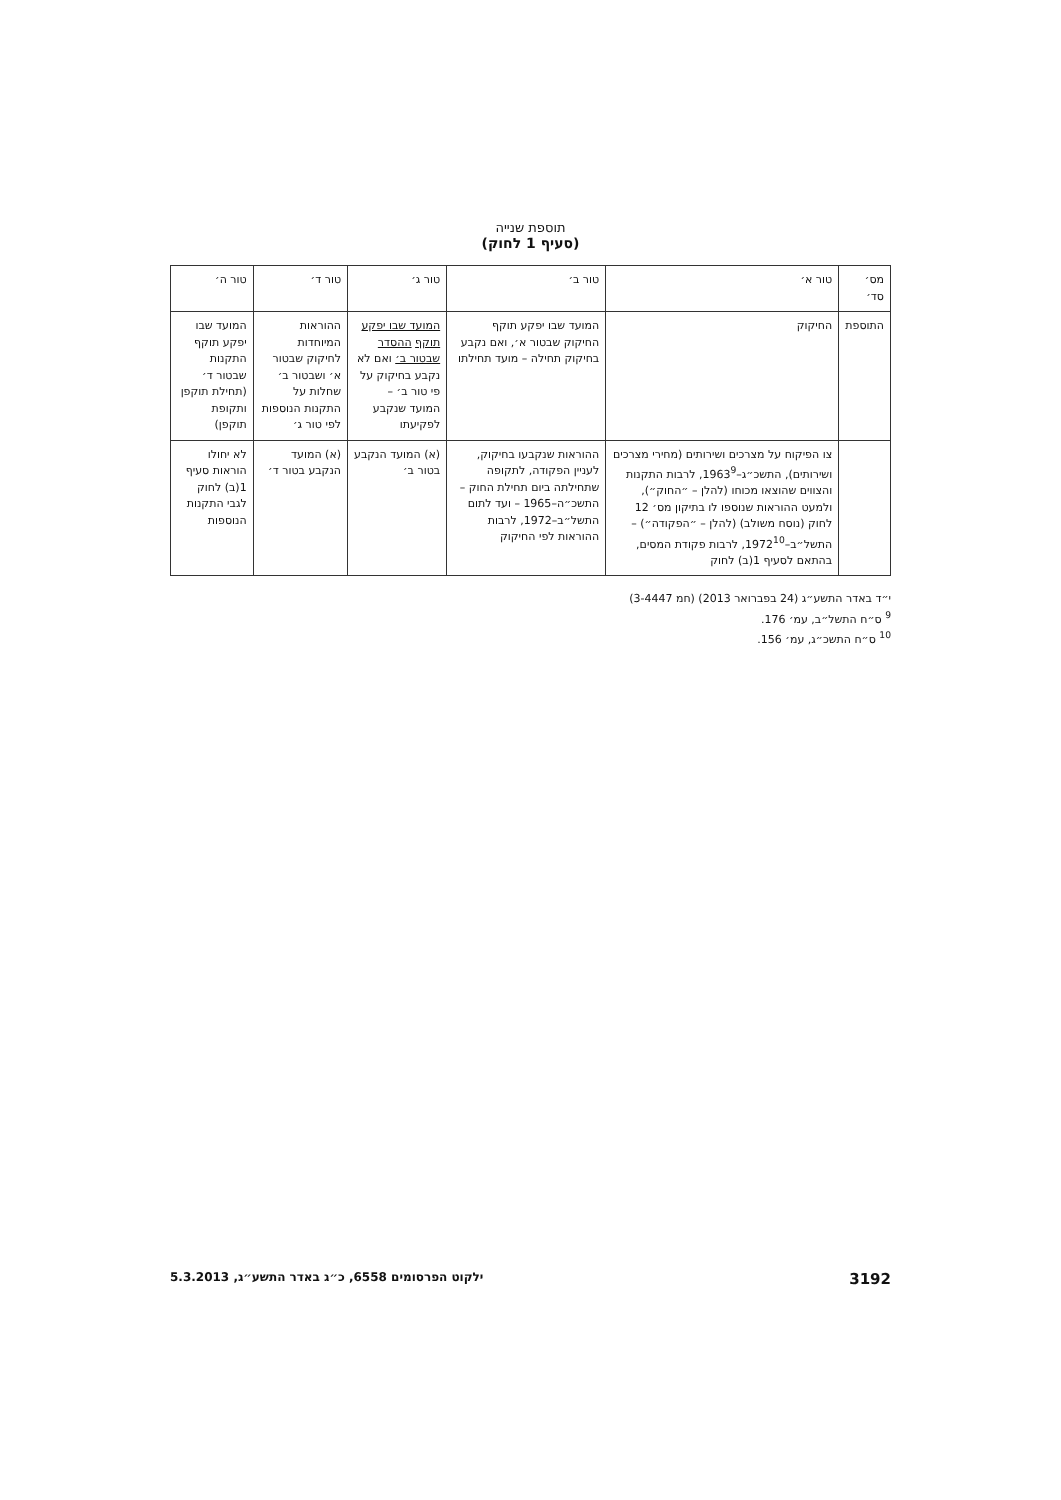תוספת שנייה
(סעיף 1 לחוק)
| מס׳ סד׳ | טור א׳ | טור ב׳ | טור ג׳ | טור ד׳ | טור ה׳ |
| --- | --- | --- | --- | --- | --- |
| התוספת | החיקוק | המועד שבו יפקע תוקף החיקוק שבטור א׳, ואם נקבע בחיקוק תחילה – מועד תחילתו | המועד שבו יפקע תוקף ההסדר שבטור ב׳ ואם לא נקבע בחיקוק על פי טור ב׳ – המועד שנקבע לפקיעתו | ההוראות המיוחדות לחיקוק שבטור א׳ ושבטור ב׳ שחלות על התקנות הנוספות לפי טור ג׳ | המועד שבו יפקע תוקף התקנות שבטור ד׳ (תחילת תוקפן ותקופת תוקפן) |
| | צו הפיקוח על מצרכים ושירותים (מחירי מצרכים ושירותים), התשכ״ג–1963<sup>9</sup>, לרבות התקנות והצווים שהוצאו מכוחו (להלן – ״החוק״), ולמעט ההוראות שנוספו לו בתיקון מס׳ 12 לחוק (נוסח משולב) (להלן – ״הפקודה״) – התשל״ב–1972<sup>10</sup>, לרבות פקודת המסים, בהתאם לסעיף 1(ב) לחוק | ההוראות שנקבעו בחיקוק, לעניין הפקודה, לתקופה שתחילתה ביום תחילת החוק – התשכ״ה–1965 – ועד לתום התשל״ב–1972, לרבות ההוראות לפי החיקוק | (א) המועד הנקבע בטור ב׳ | (א) המועד הנקבע בטור ד׳ | לא יחולו הוראות סעיף 1(ב) לחוק לגבי התקנות הנוספות |
י״ד באדר התשע״ג (24 בפברואר 2013) (חמ 3-4447)
<sup>9</sup> ס״ח התשל״ב, עמ׳ 176.
<sup>10</sup> ס״ח התשכ״ג, עמ׳ 156.
3192 ילקוט הפרסומים 6558, כ״ג באדר התשע״ג, 5.3.2013